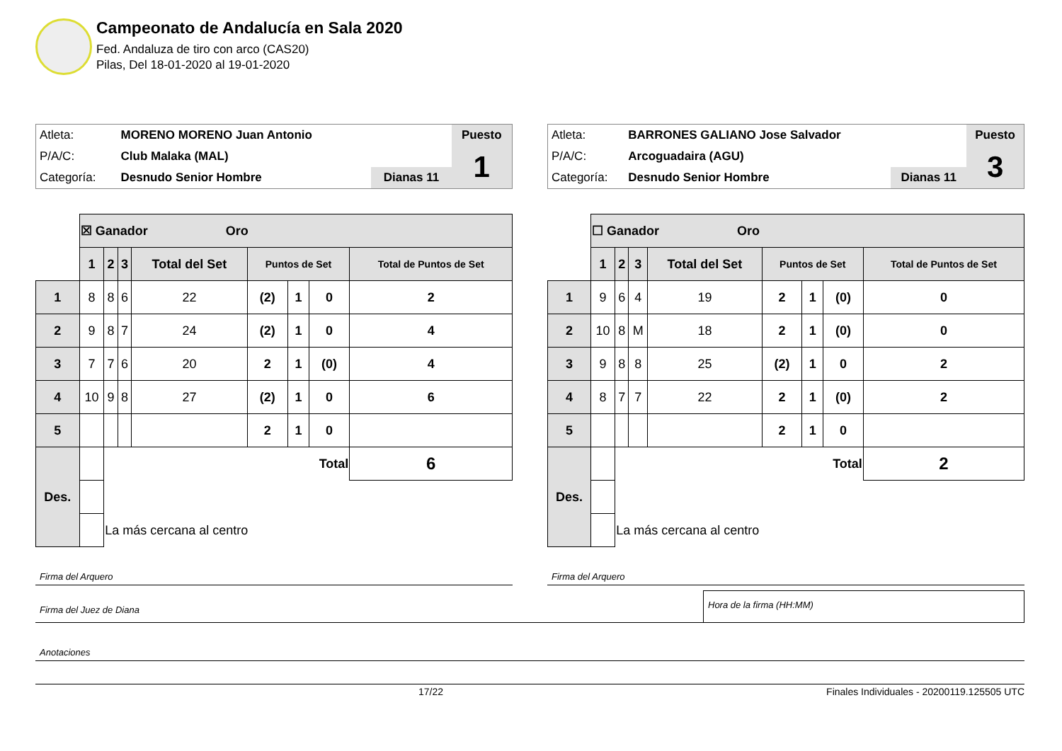Campeonato de Andalucía en Sala 2020
Fed. Andaluza de tiro con arco (CAS20)
Pilas, Del 18-01-2020 al 19-01-2020
| Atleta: | MORENO MORENO Juan Antonio | | Puesto |
| P/A/C: | Club Malaka (MAL) | | 1 |
| Categoría: | Desnudo Senior Hombre | Dianas 11 | |
| | ☒ Ganador Oro | | | | | | | |
| | 1 | 2 | 3 | Total del Set | Puntos de Set | | | Total de Puntos de Set |
| 1 | 8 | 8 | 6 | 22 | (2) | 1 | 0 | 2 |
| 2 | 9 | 8 | 7 | 24 | (2) | 1 | 0 | 4 |
| 3 | 7 | 7 | 6 | 20 | 2 | 1 | (0) | 4 |
| 4 | 10 | 9 | 8 | 27 | (2) | 1 | 0 | 6 |
| 5 | | | | | 2 | 1 | 0 | |
| Des. | | Total | | | | | | 6 |
| | | La más cercana al centro | | | | | | |
Firma del Arquero
| Atleta: | BARRONES GALIANO Jose Salvador | | Puesto |
| P/A/C: | Arcoguadaira (AGU) | | 3 |
| Categoría: | Desnudo Senior Hombre | Dianas 11 | |
| | ☐ Ganador Oro | | | | | | | |
| | 1 | 2 | 3 | Total del Set | Puntos de Set | | | Total de Puntos de Set |
| 1 | 9 | 6 | 4 | 19 | 2 | 1 | (0) | 0 |
| 2 | 10 | 8 | M | 18 | 2 | 1 | (0) | 0 |
| 3 | 9 | 8 | 8 | 25 | (2) | 1 | 0 | 2 |
| 4 | 8 | 7 | 7 | 22 | 2 | 1 | (0) | 2 |
| 5 | | | | | 2 | 1 | 0 | |
| Des. | | Total | | | | | | 2 |
| | | La más cercana al centro | | | | | | |
Firma del Arquero
Firma del Juez de Diana
Hora de la firma (HH:MM)
Anotaciones
17/22 Finales Individuales - 20200119.125505 UTC